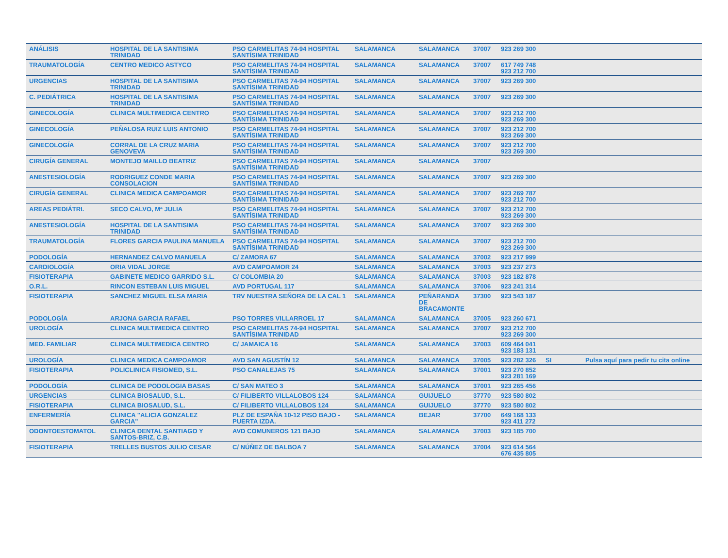| ANÁLISIS | HOSPITAL DE LA SANTISIMA TRINIDAD | PSO CARMELITAS 74-94 HOSPITAL SANTÍSIMA TRINIDAD | SALAMANCA | SALAMANCA | 37007 | 923 269 300 | | |
| TRAUMATOLOGÍA | CENTRO MEDICO ASTYCO | PSO CARMELITAS 74-94 HOSPITAL SANTÍSIMA TRINIDAD | SALAMANCA | SALAMANCA | 37007 | 617 749 748 923 212 700 | | |
| URGENCIAS | HOSPITAL DE LA SANTISIMA TRINIDAD | PSO CARMELITAS 74-94 HOSPITAL SANTÍSIMA TRINIDAD | SALAMANCA | SALAMANCA | 37007 | 923 269 300 | | |
| C. PEDIÁTRICA | HOSPITAL DE LA SANTISIMA TRINIDAD | PSO CARMELITAS 74-94 HOSPITAL SANTÍSIMA TRINIDAD | SALAMANCA | SALAMANCA | 37007 | 923 269 300 | | |
| GINECOLOGÍA | CLINICA MULTIMEDICA CENTRO | PSO CARMELITAS 74-94 HOSPITAL SANTÍSIMA TRINIDAD | SALAMANCA | SALAMANCA | 37007 | 923 212 700 923 269 300 | | |
| GINECOLOGÍA | PEÑALOSA RUIZ LUIS ANTONIO | PSO CARMELITAS 74-94 HOSPITAL SANTÍSIMA TRINIDAD | SALAMANCA | SALAMANCA | 37007 | 923 212 700 923 269 300 | | |
| GINECOLOGÍA | CORRAL DE LA CRUZ MARIA GENOVEVA | PSO CARMELITAS 74-94 HOSPITAL SANTÍSIMA TRINIDAD | SALAMANCA | SALAMANCA | 37007 | 923 212 700 923 269 300 | | |
| CIRUGÍA GENERAL | MONTEJO MAILLO BEATRIZ | PSO CARMELITAS 74-94 HOSPITAL SANTÍSIMA TRINIDAD | SALAMANCA | SALAMANCA | 37007 | | | |
| ANESTESIOLOGÍA | RODRIGUEZ CONDE MARIA CONSOLACION | PSO CARMELITAS 74-94 HOSPITAL SANTÍSIMA TRINIDAD | SALAMANCA | SALAMANCA | 37007 | 923 269 300 | | |
| CIRUGÍA GENERAL | CLINICA MEDICA CAMPOAMOR | PSO CARMELITAS 74-94 HOSPITAL SANTÍSIMA TRINIDAD | SALAMANCA | SALAMANCA | 37007 | 923 269 787 923 212 700 | | |
| AREAS PEDIÁTRI. | SECO CALVO, Mª JULIA | PSO CARMELITAS 74-94 HOSPITAL SANTÍSIMA TRINIDAD | SALAMANCA | SALAMANCA | 37007 | 923 212 700 923 269 300 | | |
| ANESTESIOLOGÍA | HOSPITAL DE LA SANTISIMA TRINIDAD | PSO CARMELITAS 74-94 HOSPITAL SANTÍSIMA TRINIDAD | SALAMANCA | SALAMANCA | 37007 | 923 269 300 | | |
| TRAUMATOLOGÍA | FLORES GARCIA PAULINA MANUELA | PSO CARMELITAS 74-94 HOSPITAL SANTÍSIMA TRINIDAD | SALAMANCA | SALAMANCA | 37007 | 923 212 700 923 269 300 | | |
| PODOLOGÍA | HERNANDEZ CALVO MANUELA | C/ ZAMORA 67 | SALAMANCA | SALAMANCA | 37002 | 923 217 999 | | |
| CARDIOLOGÍA | ORIA VIDAL JORGE | AVD CAMPOAMOR 24 | SALAMANCA | SALAMANCA | 37003 | 923 237 273 | | |
| FISIOTERAPIA | GABINETE MEDICO GARRIDO S.L. | C/ COLOMBIA 20 | SALAMANCA | SALAMANCA | 37003 | 923 182 878 | | |
| O.R.L. | RINCON ESTEBAN LUIS MIGUEL | AVD PORTUGAL 117 | SALAMANCA | SALAMANCA | 37006 | 923 241 314 | | |
| FISIOTERAPIA | SANCHEZ MIGUEL ELSA MARIA | TRV NUESTRA SEÑORA DE LA CAL 1 | SALAMANCA | PEÑARANDA DE BRACAMONTE | 37300 | 923 543 187 | | |
| PODOLOGÍA | ARJONA GARCIA RAFAEL | PSO TORRES VILLARROEL 17 | SALAMANCA | SALAMANCA | 37005 | 923 260 671 | | |
| UROLOGÍA | CLINICA MULTIMEDICA CENTRO | PSO CARMELITAS 74-94 HOSPITAL SANTÍSIMA TRINIDAD | SALAMANCA | SALAMANCA | 37007 | 923 212 700 923 269 300 | | |
| MED. FAMILIAR | CLINICA MULTIMEDICA CENTRO | C/ JAMAICA 16 | SALAMANCA | SALAMANCA | 37003 | 609 464 041 923 183 131 | | |
| UROLOGÍA | CLINICA MEDICA CAMPOAMOR | AVD SAN AGUSTÍN 12 | SALAMANCA | SALAMANCA | 37005 | 923 282 326 | SI | Pulsa aquí para pedir tu cita online |
| FISIOTERAPIA | POLICLINICA FISIOMED, S.L. | PSO CANALEJAS 75 | SALAMANCA | SALAMANCA | 37001 | 923 270 852 923 281 169 | | |
| PODOLOGÍA | CLINICA DE PODOLOGIA BASAS | C/ SAN MATEO 3 | SALAMANCA | SALAMANCA | 37001 | 923 265 456 | | |
| URGENCIAS | CLINICA BIOSALUD, S.L. | C/ FILIBERTO VILLALOBOS 124 | SALAMANCA | GUIJUELO | 37770 | 923 580 802 | | |
| FISIOTERAPIA | CLINICA BIOSALUD, S.L. | C/ FILIBERTO VILLALOBOS 124 | SALAMANCA | GUIJUELO | 37770 | 923 580 802 | | |
| ENFERMERÍA | CLINICA "ALICIA GONZALEZ GARCIA" | PLZ DE ESPAÑA 10-12 PISO BAJO - PUERTA IZDA. | SALAMANCA | BEJAR | 37700 | 649 168 133 923 411 272 | | |
| ODONTOESTOMATOL | CLINICA DENTAL SANTIAGO Y SANTOS-BRIZ, C.B. | AVD COMUNEROS 121 BAJO | SALAMANCA | SALAMANCA | 37003 | 923 185 700 | | |
| FISIOTERAPIA | TRELLES BUSTOS JULIO CESAR | C/ NÚÑEZ DE BALBOA 7 | SALAMANCA | SALAMANCA | 37004 | 923 614 564 676 435 805 | | |